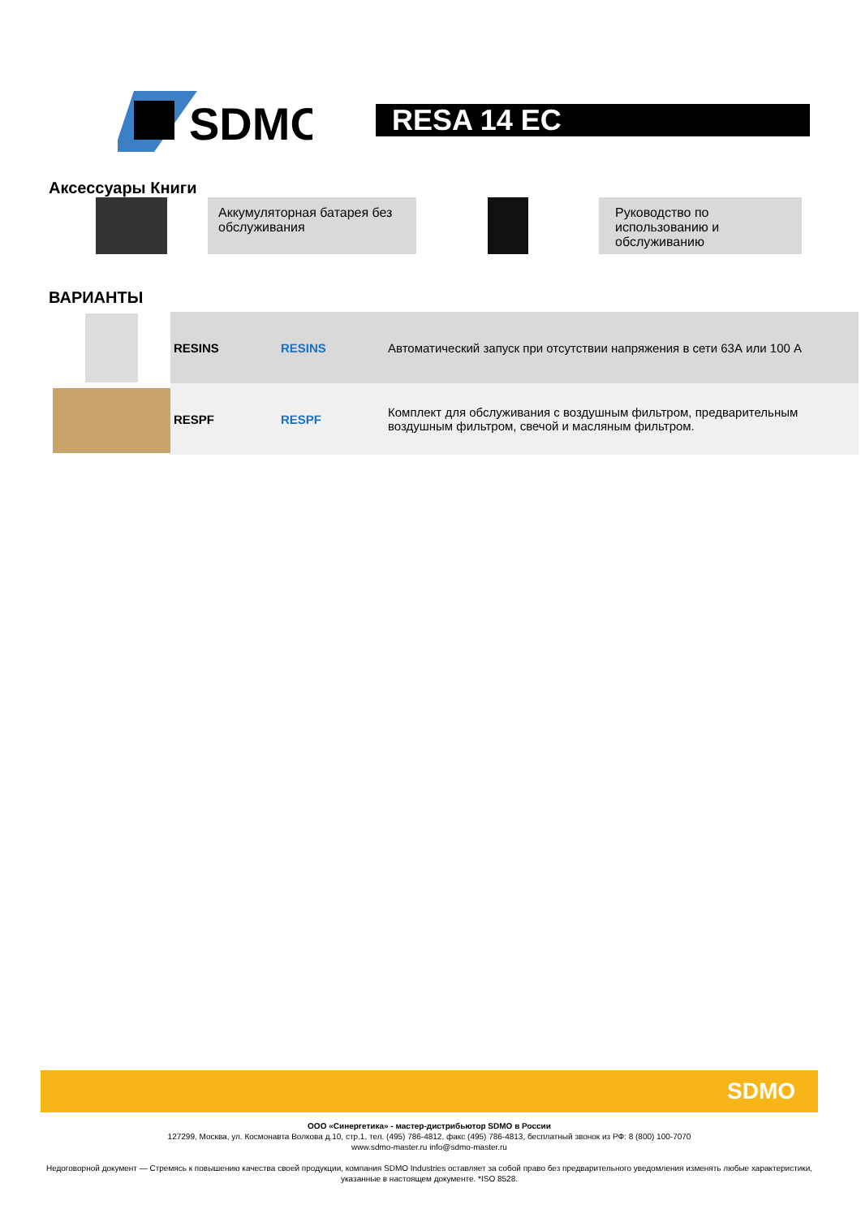SDMO
RESA 14 EC
Аксессуары Книги
Аккумуляторная батарея без обслуживания
Руководство по использованию и обслуживанию
ВАРИАНТЫ
| RESINS | RESINS | Автоматический запуск при отсутствии напряжения в сети 63А или 100 А |
| RESPF | RESPF | Комплект для обслуживания с воздушным фильтром, предварительным воздушным фильтром, свечой и масляным фильтром. |
SDMO
ООО «Синергетика» - мастер-дистрибьютор SDMO в России
127299, Москва, ул. Космонавта Волкова д.10, стр.1, тел. (495) 786-4812, факс (495) 786-4813, бесплатный звонок из РФ: 8 (800) 100-7070
www.sdmo-master.ru info@sdmo-master.ru
Недоговорной документ — Стремясь к повышению качества своей продукции, компания SDMO Industries оставляет за собой право без предварительного уведомления изменять любые характеристики, указанные в настоящем документе. *ISO 8528.